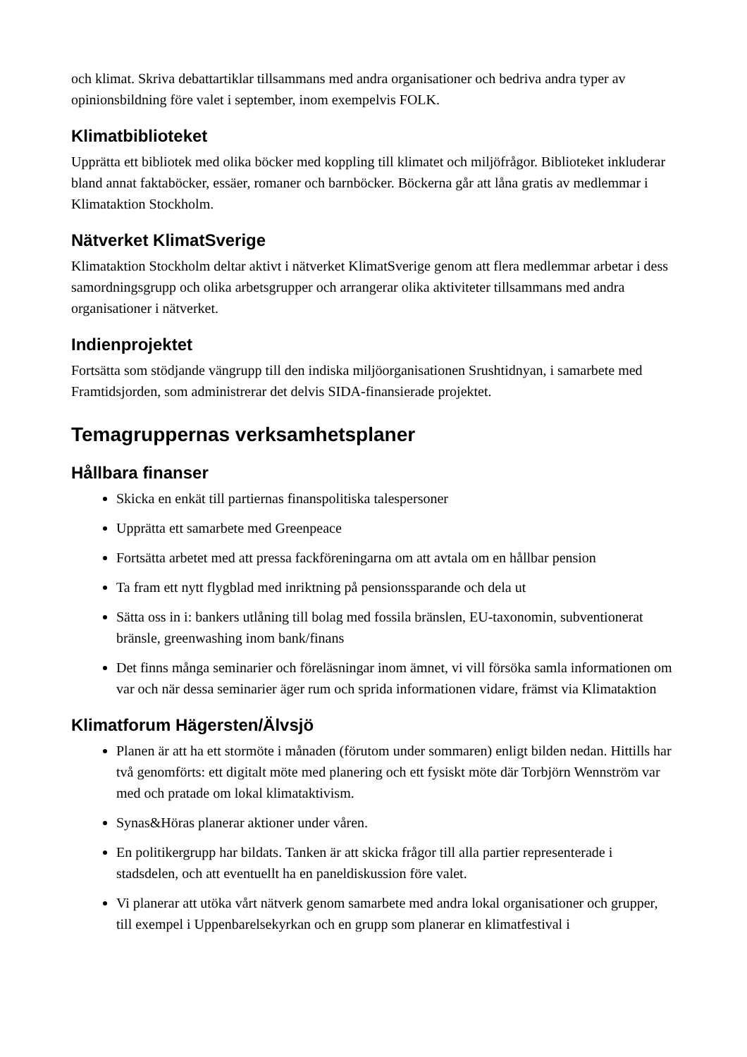och klimat. Skriva debattartiklar tillsammans med andra organisationer och bedriva andra typer av opinionsbildning före valet i september, inom exempelvis FOLK.
Klimatbiblioteket
Upprätta ett bibliotek med olika böcker med koppling till klimatet och miljöfrågor. Biblioteket inkluderar bland annat faktaböcker, essäer, romaner och barnböcker. Böckerna går att låna gratis av medlemmar i Klimataktion Stockholm.
Nätverket KlimatSverige
Klimataktion Stockholm deltar aktivt i nätverket KlimatSverige genom att flera medlemmar arbetar i dess samordningsgrupp och olika arbetsgrupper och arrangerar olika aktiviteter tillsammans med andra organisationer i nätverket.
Indienprojektet
Fortsätta som stödjande vängrupp till den indiska miljöorganisationen Srushtidnyan, i samarbete med Framtidsjorden, som administrerar det delvis SIDA-finansierade projektet.
Temagruppernas verksamhetsplaner
Hållbara finanser
Skicka en enkät till partiernas finanspolitiska talespersoner
Upprätta ett samarbete med Greenpeace
Fortsätta arbetet med att pressa fackföreningarna om att avtala om en hållbar pension
Ta fram ett nytt flygblad med inriktning på pensionssparande och dela ut
Sätta oss in i: bankers utlåning till bolag med fossila bränslen, EU-taxonomin, subventionerat bränsle, greenwashing inom bank/finans
Det finns många seminarier och föreläsningar inom ämnet, vi vill försöka samla informationen om var och när dessa seminarier äger rum och sprida informationen vidare, främst via Klimataktion
Klimatforum Hägersten/Älvsjö
Planen är att ha ett stormöte i månaden (förutom under sommaren) enligt bilden nedan. Hittills har två genomförts: ett digitalt möte med planering och ett fysiskt möte där Torbjörn Wennström var med och pratade om lokal klimataktivism.
Synas&Höras planerar aktioner under våren.
En politikergrupp har bildats. Tanken är att skicka frågor till alla partier representerade i stadsdelen, och att eventuellt ha en paneldiskussion före valet.
Vi planerar att utöka vårt nätverk genom samarbete med andra lokal organisationer och grupper, till exempel i Uppenbarelsekyrkan och en grupp som planerar en klimatfestival i